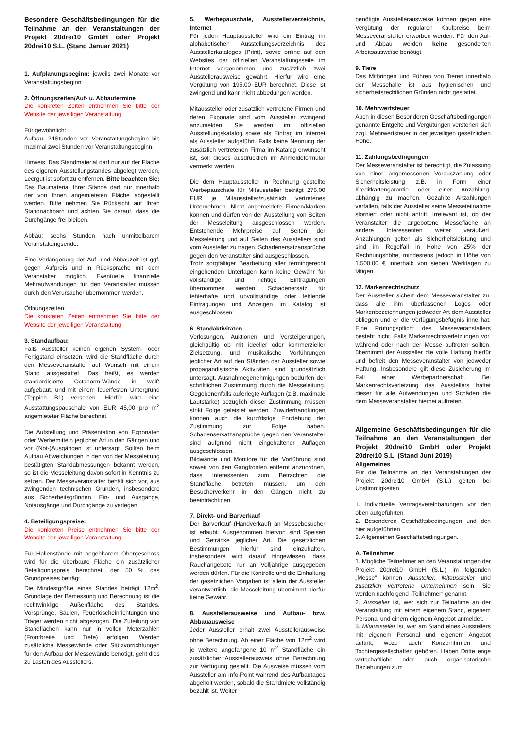Besondere Geschäftsbedingungen für die Teilnahme an den Veranstaltungen der Projekt 20drei10 GmbH oder Projekt 20drei10 S.L. (Stand Januar 2021)
1. Aufplanungsbeginn: jeweils zwei Monate vor Veranstaltungsbeginn
2. Öffnungszeiten/Auf- u. Abbautermine
Die konkreten Zeiten entnehmen Sie bitte der Website der jeweiligen Veranstaltung.
Für gewöhnlich:
Aufbau: 24Stunden vor Veranstaltungsbeginn bis maximal zwei Stunden vor Veranstaltungsbeginn.
Hinweis: Das Standmaterial darf nur auf der Fläche des eigenen Ausstellungstandes abgelegt werden, Leergut ist sofort zu entfernen. Bitte beachten Sie: Das Baumaterial Ihrer Stände darf nur innerhalb der von Ihnen angemieteten Fläche abgestellt werden. Bitte nehmen Sie Rücksicht auf Ihren Standnachbarn und achten Sie darauf, dass die Durchgänge frei bleiben.
Abbau: sechs Stunden nach unmittelbarem Veranstaltungsende.
Eine Verlängerung der Auf- und Abbauzeit ist ggf. gegen Aufpreis und in Rücksprache mit dem Veranstalter möglich. Eventuelle finanzielle Mehraufwendungen für den Veranstalter müssen durch den Verursacher übernommen werden.
Öffnungszeiten:
Die konkreten Zeiten entnehmen Sie bitte der Website der jeweiligen Veranstaltung
3. Standaufbau:
Falls Aussteller keinen eigenen System- oder Fertigstand einsetzen, wird die Standfläche durch den Messeveranstalter auf Wunsch mit einem Stand ausgestattet. Das heißt, es werden standardisierte Octanorm-Wände in weiß aufgebaut, und mit einem feuerfesten Untergrund (Teppich B1) versehen. Hierfür wird eine Ausstattungspauschale von EUR 45,00 pro m<sup>2</sup> angemieteter Fläche berechnet.
Die Aufstellung und Präsentation von Exponaten oder Werbemitteln jeglicher Art in den Gängen und vor (Not-)Ausgängen ist untersagt. Sollten beim Aufbau Abweichungen in den von der Messeleitung bestätigten Standabmessungen bekannt werden, so ist die Messeleitung davon sofort in Kenntnis zu setzen. Der Messeveranstalter behält sich vor, aus zwingenden technischen Gründen, insbesondere aus Sicherheitsgründen, Ein- und Ausgänge, Notausgänge und Durchgänge zu verlegen.
4. Beteiligungspreise:
Die konkreten Preise entnehmen Sie bitte der Website der jeweiligen Veranstaltung.
Für Hallenstände mit begehbarem Obergeschoss wird für die überbaute Fläche ein zusätzlicher Beteiligungspreis berechnet, der 50 % des Grundpreises beträgt.
Die Mindestgröße eines Standes beträgt 12m<sup>2</sup>. Grundlage der Bemessung und Berechnung ist die rechtwinklige Außenfläche des Standes. Vorsprünge, Säulen, Feuerlöscheinrichtungen und Träger werden nicht abgezogen. Die Zuteilung von Standflächen kann nur in vollen Meterzahlen (Frontbreite und Tiefe) erfolgen. Werden zusätzliche Messewände oder Stützvorrichtungen für den Aufbau der Messewände benötigt, geht dies zu Lasten des Ausstellers.
5. Werbepauschale, Ausstellerverzeichnis, Internet
Für jeden Hauptaussteller wird ein Eintrag im alphabetischen Ausstellungsverzeichnis des Ausstellerkataloges (Print), sowie online auf den Websites der offiziellen Veranstaltungsseite im Internet vorgenommen und zusätzlich zwei Ausstellerausweise gewährt. Hierfür wird eine Vergütung von 195,00 EUR berechnet. Diese ist zwingend und kann nicht abbedungen werden.
Mitaussteller oder zusätzlich vertretene Firmen und deren Exponate sind vom Aussteller zwingend anzumelden. Sie werden im offiziellen Ausstellungskatalog sowie als Eintrag im Internet als Aussteller aufgeführt. Falls keine Nennung der zusätzlich vertretenen Firma im Katalog erwünscht ist, soll dieses ausdrücklich im Anmeldeformular vermerkt werden.
Die dem Hauptaussteller in Rechnung gestellte Werbepauschale für Mitaussteller beträgt 275,00 EUR je Mitaussteller/zusätzlich vertretenes Unternehmen. Nicht angemeldete Firmen/Marken können und dürfen von der Ausstellung von Seiten der Messeleitung ausgeschlossen werden. Entstehende Mehrpreise auf Seiten der Messeleitung und auf Seiten des Ausstellers sind vom Aussteller zu tragen. Schadenersatzansprüche gegen den Veranstalter sind ausgeschlossen.
Trotz sorgfältiger Bearbeitung aller termingerecht eingehenden Unterlagen kann keine Gewähr für vollständige und richtige Eintragungen übernommen werden. Schadenersatz für fehlerhafte und unvollständige oder fehlende Eintragungen und Anzeigen im Katalog ist ausgeschlossen.
6. Standaktivitäten
Verlosungen, Auktionen und Versteigerungen, gleichgültig ob mit ideeller oder kommerzieller Zielsetzung, und musikalische Vorführungen jeglicher Art auf den Ständen der Aussteller sowie propagandistische Aktivitäten sind grundsätzlich untersagt. Ausnahmegenehmigungen bedürfen der schriftlichen Zustimmung durch die Messeleitung. Gegebenenfalls auferlegte Auflagen (z.B. maximale Lautstärke) bezüglich dieser Zustimmung müssen strikt Folge geleistet werden. Zuwiderhandlungen können auch die kurzfristige Entziehung der Zustimmung zur Folge haben. Schadensersatzansprüche gegen den Veranstalter sind aufgrund nicht eingehaltener Auflagen ausgeschlossen.
Bildwände und Monitore für die Vorführung sind soweit von den Gangfronten entfernt anzuordnen, dass Interessenten zum Betrachten die Standfläche betreten müssen, um den Besucherverkehr in den Gängen nicht zu beeinträchtigen.
7. Direkt- und Barverkauf
Der Barverkauf (Handverkauf) an Messebesucher ist erlaubt. Ausgenommen hiervon sind Speisen und Getränke jeglicher Art. Die gesetzlichen Bestimmungen hierfür sind einzuhalten. Insbesondere wird darauf hingewiesen, dass Rauchangebote nur an Volljährige ausgegeben werden dürfen. Für die Kontrolle und die Einhaltung der gesetzlichen Vorgaben ist allein der Aussteller verantwortlich; die Messeleitung übernimmt hierfür keine Gewähr.
8. Ausstellerausweise und Aufbau- bzw. Abbauausweise
Jeder Aussteller erhält zwei Ausstellerausweise ohne Berechnung. Ab einer Fläche von 12m<sup>2</sup> wird je weitere angefangene 10 m<sup>2</sup> Standfläche ein zusätzlicher Ausstellerausweis ohne Berechnung zur Verfügung gestellt. Die Ausweise müssen vom Aussteller am Info-Point während des Aufbautages abgeholt werden, sobald die Standmiete vollständig bezahlt ist. Weiter
benötigte Ausstellerausweise können gegen eine Vergütung der regulären Kaufpreise beim Messeveranstalter erworben werden. Für den Auf- und Abbau werden keine gesonderten Arbeitsausweise benötigt.
9. Tiere
Das Mitbringen und Führen von Tieren innerhalb der Messehalle ist aus hygienischen und sicherheitsrechtlichen Gründen nicht gestattet.
10. Mehrwertsteuer
Auch in diesen Besonderen Geschäftsbedingungen genannte Entgelte und Vergütungen verstehen sich zzgl. Mehrwertsteuer in der jeweiligen gesetzlichen Höhe.
11. Zahlungsbedingungen
Der Messeveranstalter ist berechtigt, die Zulassung von einer angemessenen Vorauszahlung oder Sicherheitsleistung z.B. in Form einer Kreditkartengarantie oder einer Anzahlung, abhängig zu machen. Gezahlte Anzahlungen verfallen, falls der Aussteller seine Messeteilnahme storniert oder nicht antritt. Irrelevant ist, ob der Veranstalter die angebotene Messefläche an andere Interessenten weiter veräußert. Anzahlungen gelten als Sicherheitsleistung und sind im Regelfall in Höhe von 25% der Rechnungshöhe, mindestens jedoch in Höhe von 1.500,00 € innerhalb von sieben Werktagen zu tätigen.
12. Markenrechtschutz
Der Aussteller sichert dem Messeveranstalter zu, dass alle ihm überlassenen Logos oder Markenbezeichnungen jedweder Art dem Aussteller obliegen und er die Verfügungsbefugnis inne hat. Eine Prüfungspflicht des Messeveranstalters besteht nicht. Falls Markenrechtsverletzungen vor, während oder nach der Messe auftreten sollten, übernimmt der Aussteller die volle Haftung hierfür und befreit den Messeveranstalter von jedweder Haftung. Insbesondere gilt diese Zusicherung im Fall einer Werbepartnerschaft. Bei Markenrechtsverletzung des Ausstellers haftet dieser für alle Aufwendungen und Schäden die dem Messeveranstalter hierbei auftreten.
Allgemeine Geschäftsbedingungen für die Teilnahme an den Veranstaltungen der Projekt 20drei10 GmbH oder Projekt 20drei10 S.L. (Stand Juni 2019)
Allgemeines
Für die Teilnahme an den Veranstaltungen der Projekt 20drei10 GmbH (S.L.) gelten bei Unstimmigkeiten
1. individuelle Vertragsvereinbarungen vor den oben aufgeführten
2. Besonderen Geschäftsbedingungen und den hier aufgeführten
3. Allgemeinen Geschäftsbedingungen.
A. Teilnehmer
1. Mögliche Teilnehmer an den Veranstaltungen der Projekt 20drei10 GmbH (S.L.) im folgenden „Messe“ können Aussteller, Mitaussteller und zusätzlich vertretene Unternehmen sein. Sie werden nachfolgend „Teilnehmer“ genannt.
2. Aussteller ist, wer sich zur Teilnahme an der Veranstaltung mit einem eigenem Stand, eigenem Personal und einem eigenem Angebot anmeldet.
3. Mitaussteller ist, wer am Stand eines Ausstellers mit eigenem Personal und eigenem Angebot auftritt, wozu auch Konzernfirmen und Tochtergesellschaften gehören. Haben Dritte enge wirtschaftliche oder auch organisatorische Beziehungen zum